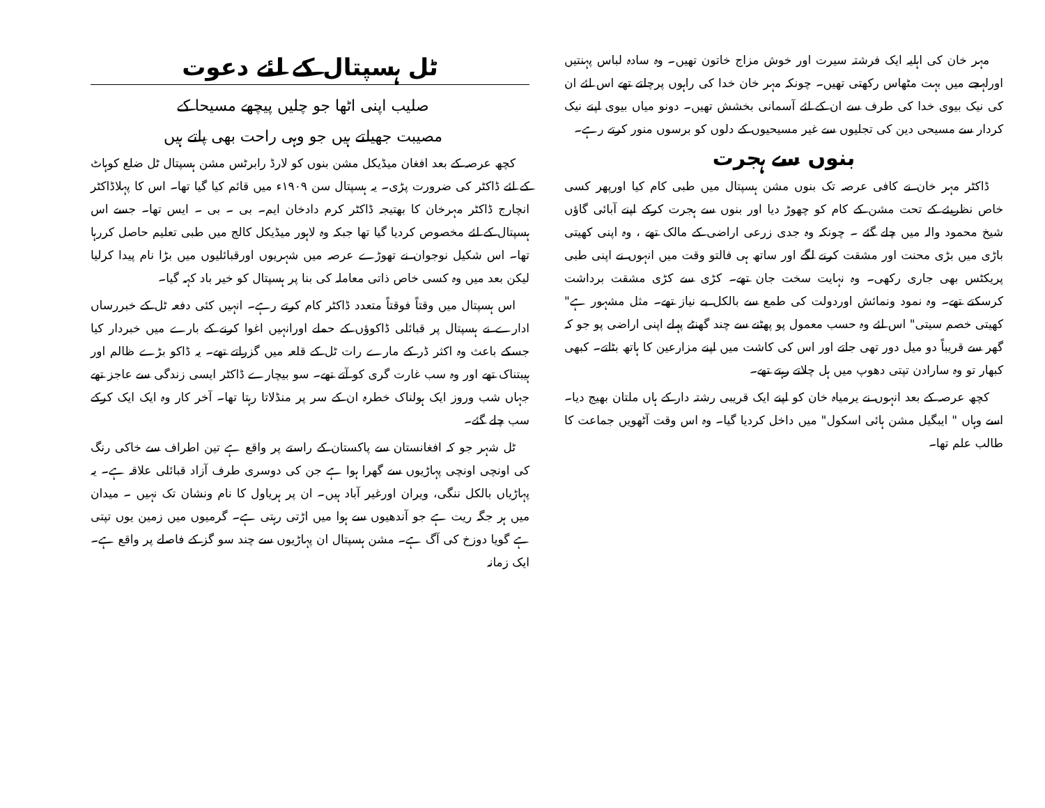مہر خان کی اہلیہ ایک فرشتہ سیرت اور خوش مزاج خاتون تھیں۔ وہ سادہ لباس پہنتیں اورلہجے میں بہت مٹھاس رکھتی تھیں۔ چونکہ مہر خان خدا کی راہوں پرچلتے تھے اس لئے ان کی نیک بیوی خدا کی طرف سے ان کے لئے آسمانی بخشش تھیں۔ دونو میاں بیوی اپنے نیک کردار سے مسیحی دین کی تجلیوں سے غیر مسیحیوں کے دلوں کو برسوں منور کرتے رہے۔
بنوں سے ہجرت
ڈاکٹر مہر خان نے کافی عرصہ تک بنوں مشن ہسپتال میں طبی کام کیا اورپھر کسی خاص نظریئے کے تحت مشن کے کام کو چھوڑ دیا اور بنوں سے ہجرت کرکے اپنے آبائی گاؤں شیخ محمود والہ میں چلے گئے ۔ چونکہ وہ جدی زرعی اراضی کے مالک تھے ، وہ اپنی کھیتی باڑی میں بڑی محنت اور مشقت کرنے لگے اور ساتھ ہی فالتو وقت میں انہوں نے اپنی طبی پریکٹس بھی جاری رکھی۔ وہ نہایت سخت جان تھے۔ کڑی سے کڑی مشقت برداشت کرسکتے تھے۔ وہ نمود ونمائش اوردولت کی طمع سے بالکل بے نیاز تھے۔ مثل مشہور ہے" کھیتی خصم سیتی" اس لئے وہ حسب معمول پو پھٹنے سے چند گھنٹے پہلے اپنی اراضی پو جو کہ گھر سے قریباً دو میل دور تھی جاتے اور اس کی کاشت میں اپنے مزارعین کا ہاتھ بٹاتے۔ کبھی کبھار تو وہ سارادن تپتی دھوپ میں ہل چلاتے رہتے تھے۔
کچھ عرصہ کے بعد انہوں نے یرمیاہ خان کو اپنے ایک قریبی رشتہ دار کے ہاں ملتان بھیج دیا۔ اسے وہاں " ایبگیل مشن ہائی اسکول" میں داخل کردیا گیا۔ وہ اس وقت آٹھویں جماعت کا طالب علم تھا۔
ٹل ہسپتال کے لئے دعوت
صلیب اپنی اٹھا جو چلیں پیچھے مسیحا کے
مصیبت جھیلتے ہیں جو وہی راحت بھی پاتے ہیں
کچھ عرصہ کے بعد افغان میڈیکل مشن بنوں کو لارڈ رابرٹس مشن ہسپتال ٹل ضلع کوہاٹ کے لئے ڈاکٹر کی ضرورت پڑی۔ یہ ہسپتال سن ۱۹۰۹ء میں قائم کیا گیا تھا۔ اس کا پہلاڈاکٹر انچارج ڈاکٹر مہرخان کا بھتیجہ ڈاکٹر کرم دادخان ایم۔ بی ۔ بی ۔ ایس تھا۔ جسے اس ہسپتال کے لئے مخصوص کردیا گیا تھا جبکہ وہ لاہور میڈیکل کالج میں طبی تعلیم حاصل کررہا تھا۔ اس شکیل نوجوان نے تھوڑے عرصہ میں شہریوں اورقبائلیوں میں بڑا نام پیدا کرلیا لیکن بعد میں وہ کسی خاص ذاتی معاملہ کی بنا پر ہسپتال کو خیر باد کہہ گیا۔
اس ہسپتال میں وقتاً فوقتاً متعدد ڈاکٹر کام کرتے رہے۔ انہیں کئی دفعہ ٹل کے خبررساں ادارے نے ہسپتال پر قبائلی ڈاکوؤں کے حملے اورانہیں اغوا کرنے کے بارے میں خبردار کیا جسکے باعث وہ اکثر ڈر کے مارے رات ٹل کے قلعہ میں گزراتے تھے۔ یہ ڈاکو بڑے ظالم اور ہیبتناک تھے اور وہ سب غارت گری کو آتے تھے۔ سو بیچارے ڈاکٹر ایسی زندگی سے عاجز تھے جہاں شب وروز ایک ہولناک خطرہ ان کے سر پر منڈلاتا رہتا تھا۔ آخر کار وہ ایک ایک کرکے سب چلے گئے۔
ٹل شہر جو کہ افغانستان سے پاکستان کے راستے پر واقع ہے تین اطراف سے خاکی رنگ کی اونچی اونچی پہاڑیوں سے گھرا ہوا ہے جن کی دوسری طرف آزاد قبائلی علاقہ ہے۔ یہ پہاڑیاں بالکل ننگی، ویران اورغیر آباد ہیں۔ ان پر ہریاول کا نام ونشان تک نہیں ۔ میدان میں ہر جگہ ریت ہے جو آندھیوں سے ہوا میں اڑتی رہتی ہے۔ گرمیوں میں زمین یوں تپتی ہے گویا دوزخ کی آگ ہے۔ مشن ہسپتال ان پہاڑیوں سے چند سو گز کے فاصلے پر واقع ہے۔ ایک زمانہ